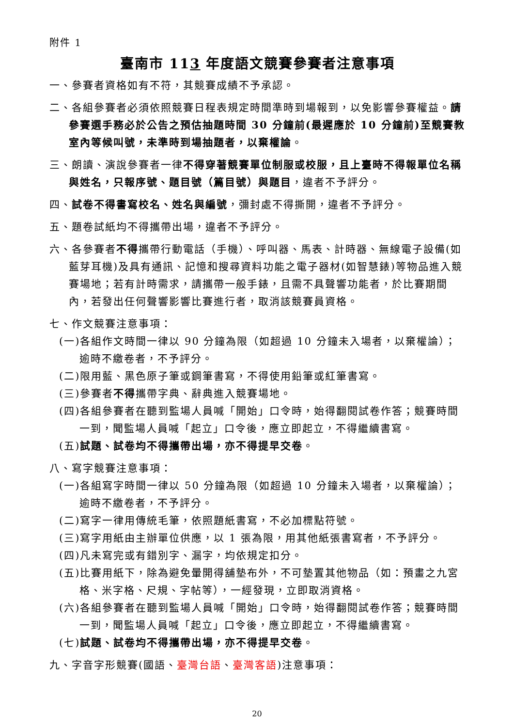附件 1
臺南市 113 年度語文競賽參賽者注意事項
一、參賽者資格如有不符，其競賽成績不予承認。
二、各組參賽者必須依照競賽日程表規定時間準時到場報到，以免影響參賽權益。請參賽選手務必於公告之預估抽題時間 30 分鐘前(最遲應於 10 分鐘前)至競賽教室內等候叫號，未準時到場抽題者，以棄權論。
三、朗讀、演說參賽者一律不得穿著競賽單位制服或校服，且上臺時不得報單位名稱與姓名，只報序號、題目號（篇目號）與題目，違者不予評分。
四、試卷不得書寫校名、姓名與編號，彌封處不得撕開，違者不予評分。
五、題卷試紙均不得攜帶出場，違者不予評分。
六、各參賽者不得攜帶行動電話（手機）、呼叫器、馬表、計時器、無線電子設備(如藍芽耳機)及具有通訊、記憶和搜尋資料功能之電子器材(如智慧錶)等物品進入競賽場地；若有計時需求，請攜帶一般手錶，且需不具聲響功能者，於比賽期間內，若發出任何聲響影響比賽進行者，取消該競賽員資格。
七、作文競賽注意事項：
(一)各組作文時間一律以 90 分鐘為限（如超過 10 分鐘未入場者，以棄權論）；逾時不繳卷者，不予評分。
(二)限用藍、黑色原子筆或鋼筆書寫，不得使用鉛筆或紅筆書寫。
(三)參賽者不得攜帶字典、辭典進入競賽場地。
(四)各組參賽者在聽到監場人員喊「開始」口令時，始得翻閱試卷作答；競賽時間一到，聞監場人員喊「起立」口令後，應立即起立，不得繼續書寫。
(五)試題、試卷均不得攜帶出場，亦不得提早交卷。
八、寫字競賽注意事項：
(一)各組寫字時間一律以 50 分鐘為限（如超過 10 分鐘未入場者，以棄權論）；逾時不繳卷者，不予評分。
(二)寫字一律用傳統毛筆，依照題紙書寫，不必加標點符號。
(三)寫字用紙由主辦單位供應，以 1 張為限，用其他紙張書寫者，不予評分。
(四)凡未寫完或有錯別字、漏字，均依規定扣分。
(五)比賽用紙下，除為避免暈開得舖墊布外，不可墊置其他物品（如：預畫之九宮格、米字格、尺規、字帖等），一經發現，立即取消資格。
(六)各組參賽者在聽到監場人員喊「開始」口令時，始得翻閱試卷作答；競賽時間一到，聞監場人員喊「起立」口令後，應立即起立，不得繼續書寫。
(七)試題、試卷均不得攜帶出場，亦不得提早交卷。
九、字音字形競賽(國語、臺灣台語、臺灣客語)注意事項：
20